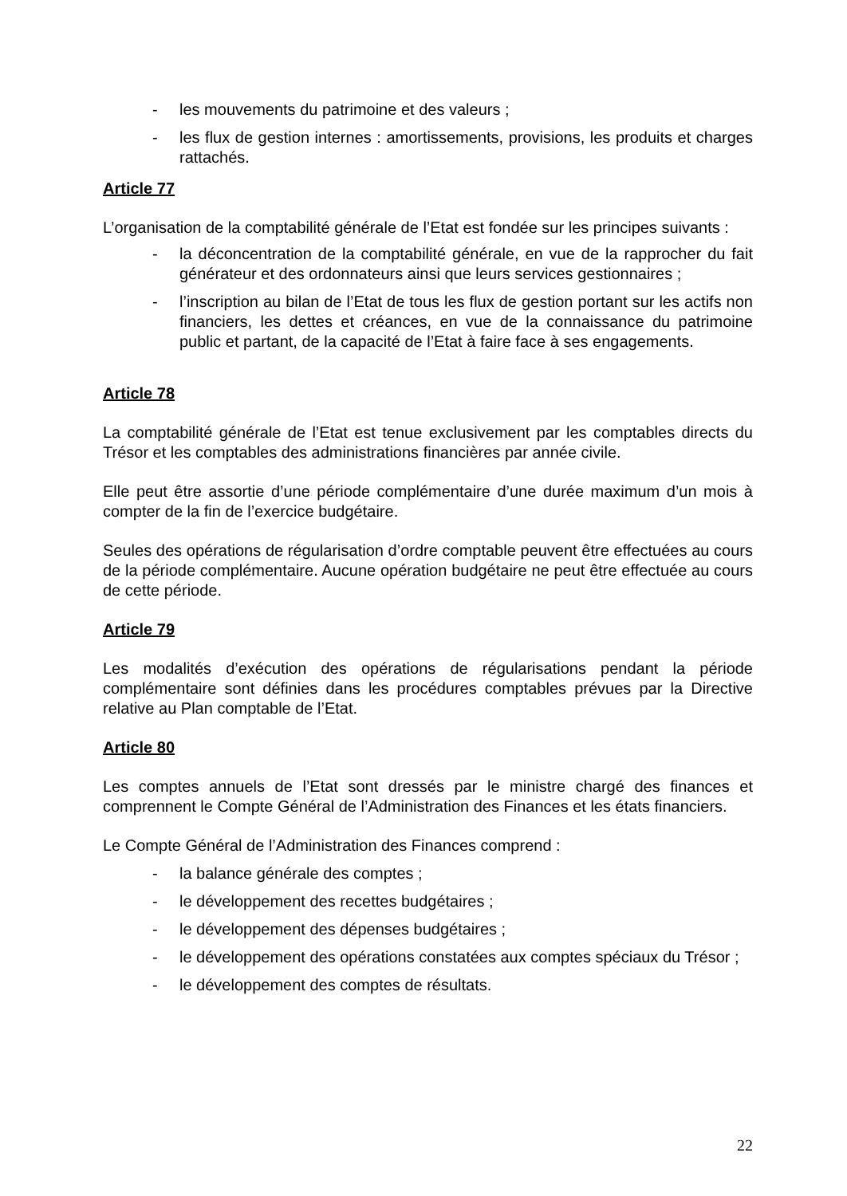- les mouvements du patrimoine et des valeurs ;
- les flux de gestion internes : amortissements, provisions, les produits et charges rattachés.
Article 77
L’organisation de la comptabilité générale de l’Etat est fondée sur les principes suivants :
- la déconcentration de la comptabilité générale, en vue de la rapprocher du fait générateur et des ordonnateurs ainsi que leurs services gestionnaires ;
- l’inscription au bilan de l’Etat de tous les flux de gestion portant sur les actifs non financiers, les dettes et créances, en vue de la connaissance du patrimoine public et partant, de la capacité de l’Etat à faire face à ses engagements.
Article 78
La comptabilité générale de l’Etat est tenue exclusivement par les comptables directs du Trésor et les comptables des administrations financières par année civile.
Elle peut être assortie d’une période complémentaire d’une durée maximum d’un mois à compter de la fin de l’exercice budgétaire.
Seules des opérations de régularisation d’ordre comptable peuvent être effectuées au cours de la période complémentaire. Aucune opération budgétaire ne peut être effectuée au cours de cette période.
Article 79
Les modalités d’exécution des opérations de régularisations pendant la période complémentaire sont définies dans les procédures comptables prévues par la Directive relative au Plan comptable de l’Etat.
Article 80
Les comptes annuels de l’Etat sont dressés par le ministre chargé des finances et comprennent le Compte Général de l’Administration des Finances et les états financiers.
Le Compte Général de l’Administration des Finances comprend :
- la balance générale des comptes ;
- le développement des recettes budgétaires ;
- le développement des dépenses budgétaires ;
- le développement des opérations constatées aux comptes spéciaux du Trésor ;
- le développement des comptes de résultats.
22